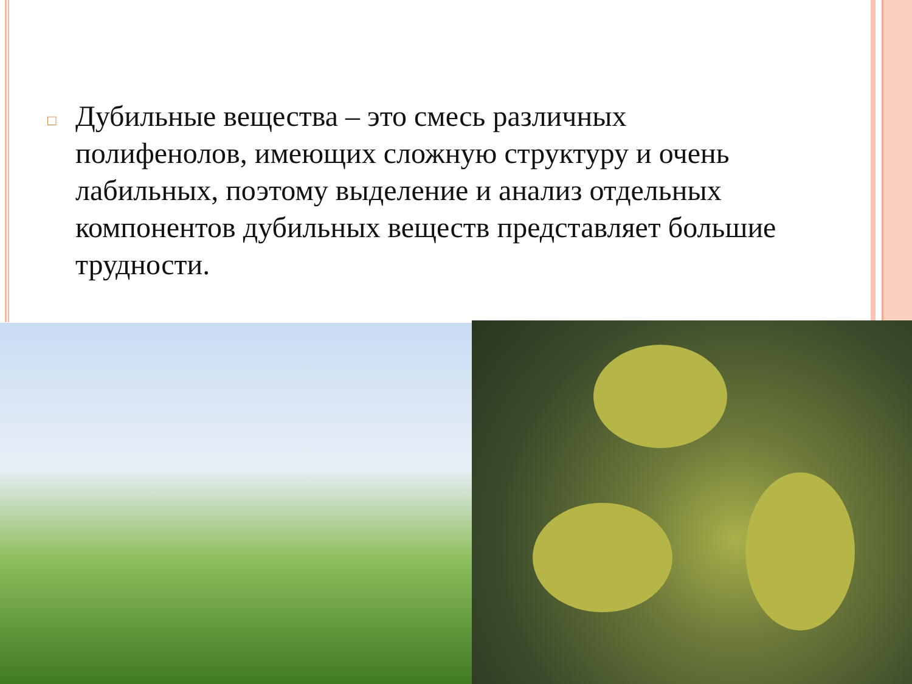□
Дубильные вещества – это смесь различных полифенолов, имеющих сложную структуру и очень лабильных, поэтому выделение и анализ отдельных компонентов дубильных веществ представляет большие трудности.